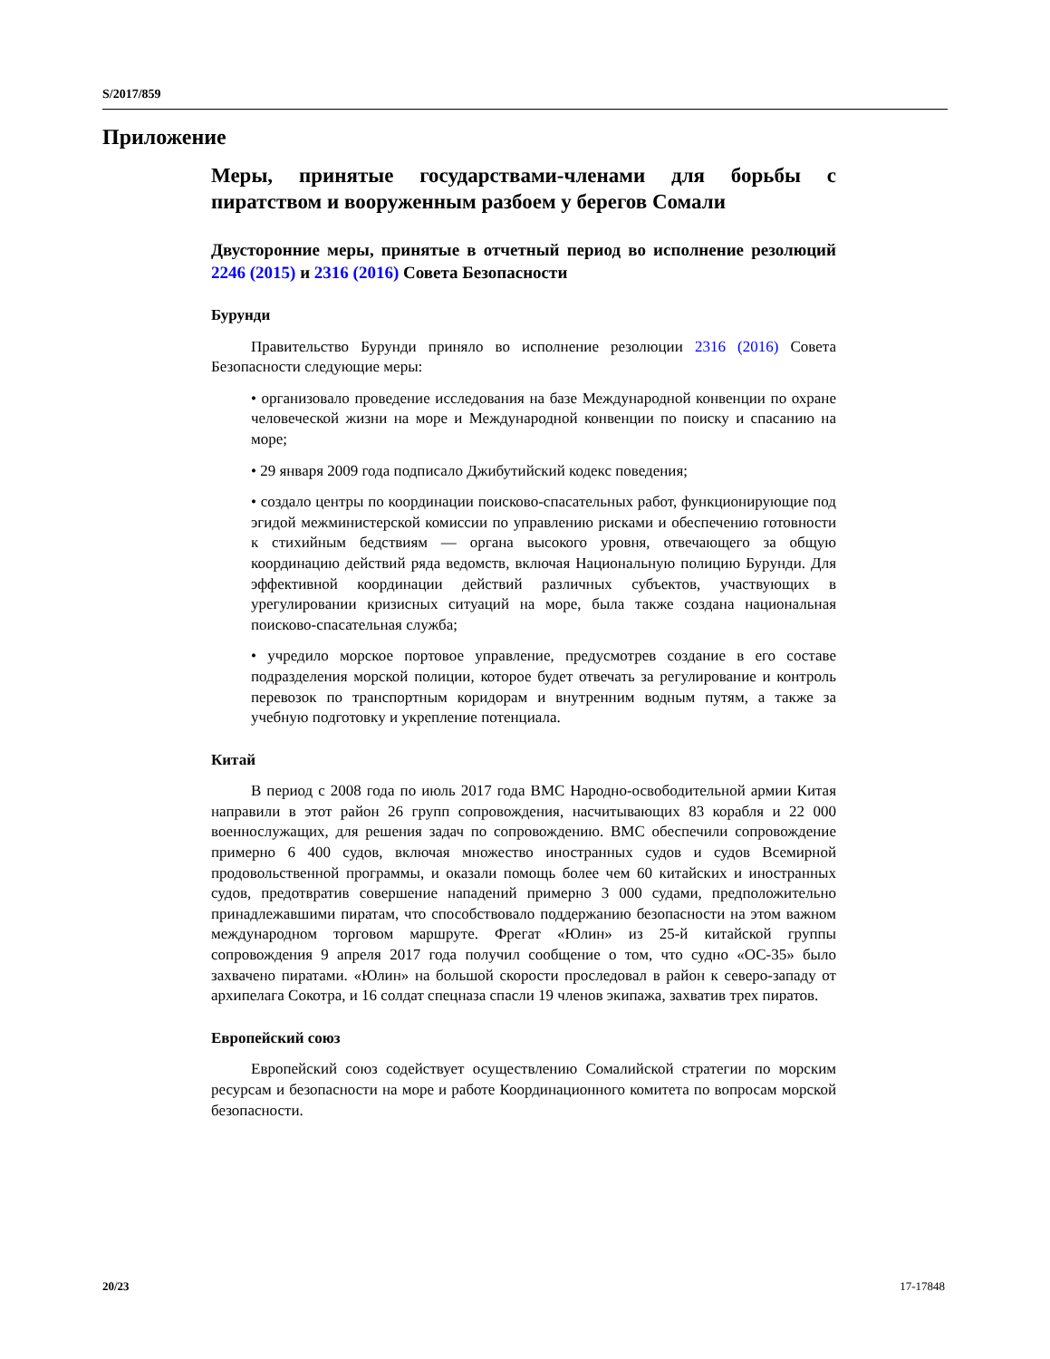S/2017/859
Приложение
Меры, принятые государствами-членами для борьбы с пиратством и вооруженным разбоем у берегов Сомали
Двусторонние меры, принятые в отчетный период во исполнение резолюций 2246 (2015) и 2316 (2016) Совета Безопасности
Бурунди
Правительство Бурунди приняло во исполнение резолюции 2316 (2016) Совета Безопасности следующие меры:
• организовало проведение исследования на базе Международной конвенции по охране человеческой жизни на море и Международной конвенции по поиску и спасанию на море;
• 29 января 2009 года подписало Джибутийский кодекс поведения;
• создало центры по координации поисково-спасательных работ, функционирующие под эгидой межминистерской комиссии по управлению рисками и обеспечению готовности к стихийным бедствиям — органа высокого уровня, отвечающего за общую координацию действий ряда ведомств, включая Национальную полицию Бурунди. Для эффективной координации действий различных субъектов, участвующих в урегулировании кризисных ситуаций на море, была также создана национальная поисково-спасательная служба;
• учредило морское портовое управление, предусмотрев создание в его составе подразделения морской полиции, которое будет отвечать за регулирование и контроль перевозок по транспортным коридорам и внутренним водным путям, а также за учебную подготовку и укрепление потенциала.
Китай
В период с 2008 года по июль 2017 года ВМС Народно-освободительной армии Китая направили в этот район 26 групп сопровождения, насчитывающих 83 корабля и 22 000 военнослужащих, для решения задач по сопровождению. ВМС обеспечили сопровождение примерно 6 400 судов, включая множество иностранных судов и судов Всемирной продовольственной программы, и оказали помощь более чем 60 китайских и иностранных судов, предотвратив совершение нападений примерно 3 000 судами, предположительно принадлежавшими пиратам, что способствовало поддержанию безопасности на этом важном международном торговом маршруте. Фрегат «Юлин» из 25-й китайской группы сопровождения 9 апреля 2017 года получил сообщение о том, что судно «ОС-35» было захвачено пиратами. «Юлин» на большой скорости проследовал в район к северо-западу от архипелага Сокотра, и 16 солдат спецназа спасли 19 членов экипажа, захватив трех пиратов.
Европейский союз
Европейский союз содействует осуществлению Сомалийской стратегии по морским ресурсам и безопасности на море и работе Координационного комитета по вопросам морской безопасности.
20/23 17-17848